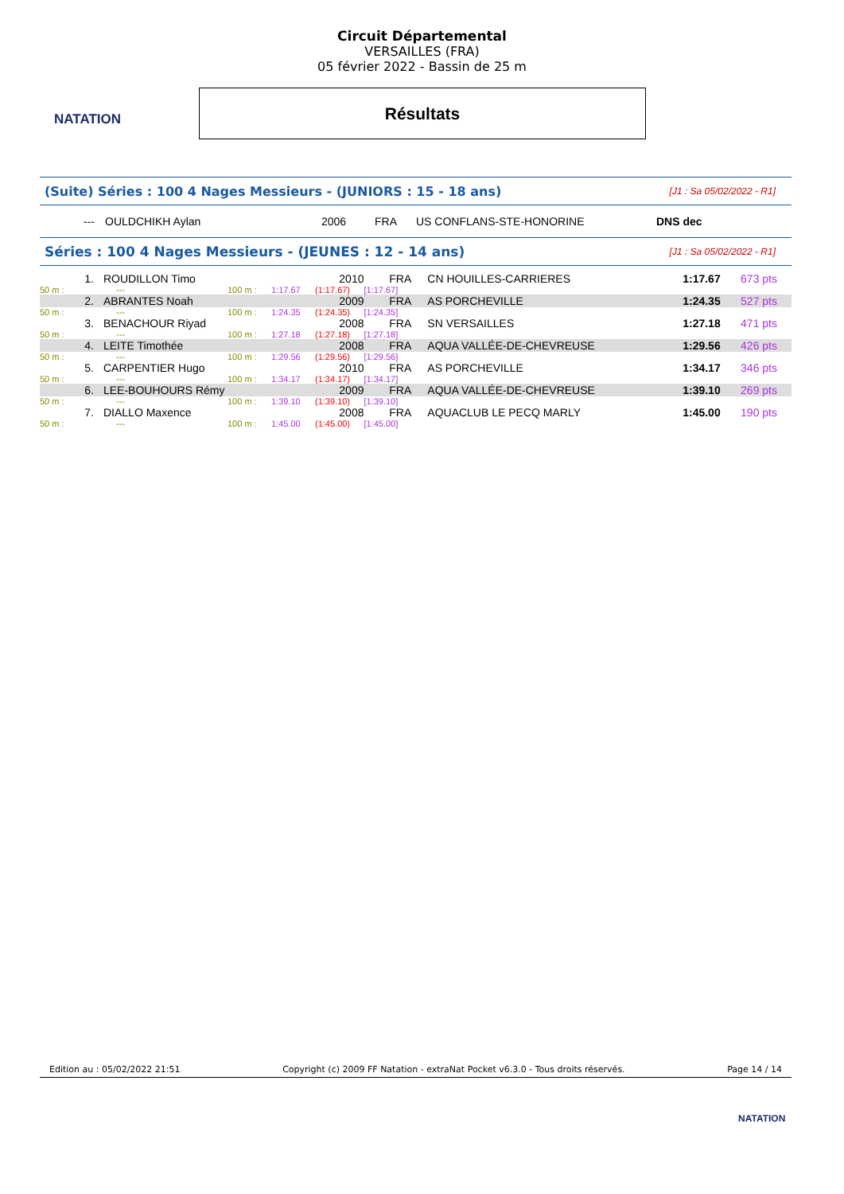NATATION
Circuit Départemental
VERSAILLES (FRA)
05 février 2022 - Bassin de 25 m
Résultats
| (Suite) Séries : 100 4 Nages Messieurs - (JUNIORS : 15 - 18 ans) | [J1 : Sa 05/02/2022 - R1] |
| --- | OULDCHIKH Aylan | 2006 | FRA | US CONFLANS-STE-HONORINE | DNS dec |
| Séries : 100 4 Nages Messieurs - (JEUNES : 12 - 14 ans) | [J1 : Sa 05/02/2022 - R1] |
| 1. | ROUDILLON Timo | | | 2010 | FRA | CN HOUILLES-CARRIERES | 1:17.67 | 673 pts |
| 50 m : | --- | 100 m : | 1:17.67 | (1:17.67) | [1:17.67] | | | |
| 2. | ABRANTES Noah | | | 2009 | FRA | AS PORCHEVILLE | 1:24.35 | 527 pts |
| 50 m : | --- | 100 m : | 1:24.35 | (1:24.35) | [1:24.35] | | | |
| 3. | BENACHOUR Riyad | | | 2008 | FRA | SN VERSAILLES | 1:27.18 | 471 pts |
| 50 m : | --- | 100 m : | 1:27.18 | (1:27.18) | [1:27.18] | | | |
| 4. | LEITE Timothée | | | 2008 | FRA | AQUA VALLÉE-DE-CHEVREUSE | 1:29.56 | 426 pts |
| 50 m : | --- | 100 m : | 1:29.56 | (1:29.56) | [1:29.56] | | | |
| 5. | CARPENTIER Hugo | | | 2010 | FRA | AS PORCHEVILLE | 1:34.17 | 346 pts |
| 50 m : | --- | 100 m : | 1:34.17 | (1:34.17) | [1:34.17] | | | |
| 6. | LEE-BOUHOURS Rémy | | | 2009 | FRA | AQUA VALLÉE-DE-CHEVREUSE | 1:39.10 | 269 pts |
| 50 m : | --- | 100 m : | 1:39.10 | (1:39.10) | [1:39.10] | | | |
| 7. | DIALLO Maxence | | | 2008 | FRA | AQUACLUB LE PECQ MARLY | 1:45.00 | 190 pts |
| 50 m : | --- | 100 m : | 1:45.00 | (1:45.00) | [1:45.00] | | | |
Edition au : 05/02/2022 21:51 Copyright (c) 2009 FF Natation - extraNat Pocket v6.3.0 - Tous droits réservés. Page 14 / 14
NATATION